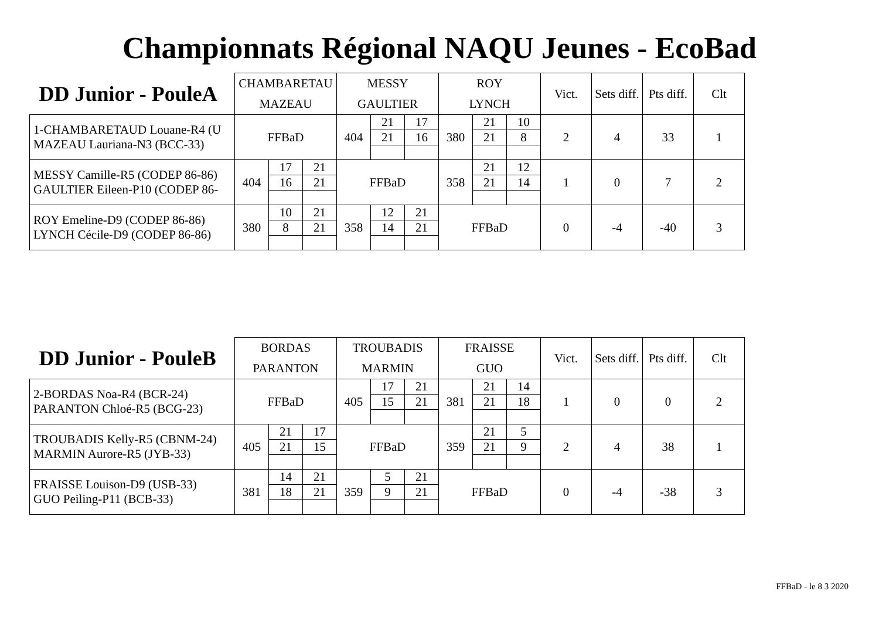Championnats Régional NAQU Jeunes - EcoBad
| DD Junior - PouleA | CHAMBARETAU | | | MESSY | | | ROY | | | Vict. | Sets diff. | Pts diff. | Clt |
| --- | --- | --- | --- | --- | --- | --- | --- | --- | --- | --- | --- | --- | --- |
| | MAZEAU | | | GAULTIER | | | LYNCH | | | | | | |
| 1-CHAMBARETAUD Louane-R4 (U MAZEAU Lauriana-N3 (BCC-33) | FFBaD | | | 404 | 21 | 17 | 380 | 21 | 10 | 2 | 4 | 33 | 1 |
| | | | | | 21 | 16 | | 21 | 8 | | | | |
| MESSY Camille-R5 (CODEP 86-86) GAULTIER Eileen-P10 (CODEP 86- | 404 | 17 | 21 | FFBaD | | | 358 | 21 | 12 | 1 | 0 | 7 | 2 |
| | | 16 | 21 | | | | | 21 | 14 | | | | |
| ROY Emeline-D9 (CODEP 86-86) LYNCH Cécile-D9 (CODEP 86-86) | 380 | 10 | 21 | 358 | 12 | 21 | FFBaD | | | 0 | -4 | -40 | 3 |
| | | 8 | 21 | | 14 | 21 | | | | | | | |
| DD Junior - PouleB | BORDAS | | | TROUBADIS | | | FRAISSE | | | Vict. | Sets diff. | Pts diff. | Clt |
| --- | --- | --- | --- | --- | --- | --- | --- | --- | --- | --- | --- | --- | --- |
| | PARANTON | | | MARMIN | | | GUO | | | | | | |
| 2-BORDAS Noa-R4 (BCR-24) PARANTON Chloé-R5 (BCG-23) | FFBaD | | | 405 | 17 | 21 | 381 | 21 | 14 | 1 | 0 | 0 | 2 |
| | | | | | 15 | 21 | | 21 | 18 | | | | |
| TROUBADIS Kelly-R5 (CBNM-24) MARMIN Aurore-R5 (JYB-33) | 405 | 21 | 17 | FFBaD | | | 359 | 21 | 5 | 2 | 4 | 38 | 1 |
| | | 21 | 15 | | | | | 21 | 9 | | | | |
| FRAISSE Louison-D9 (USB-33) GUO Peiling-P11 (BCB-33) | 381 | 14 | 21 | 359 | 5 | 21 | FFBaD | | | 0 | -4 | -38 | 3 |
| | | 18 | 21 | | 9 | 21 | | | | | | | |
FFBaD - le 8 3 2020